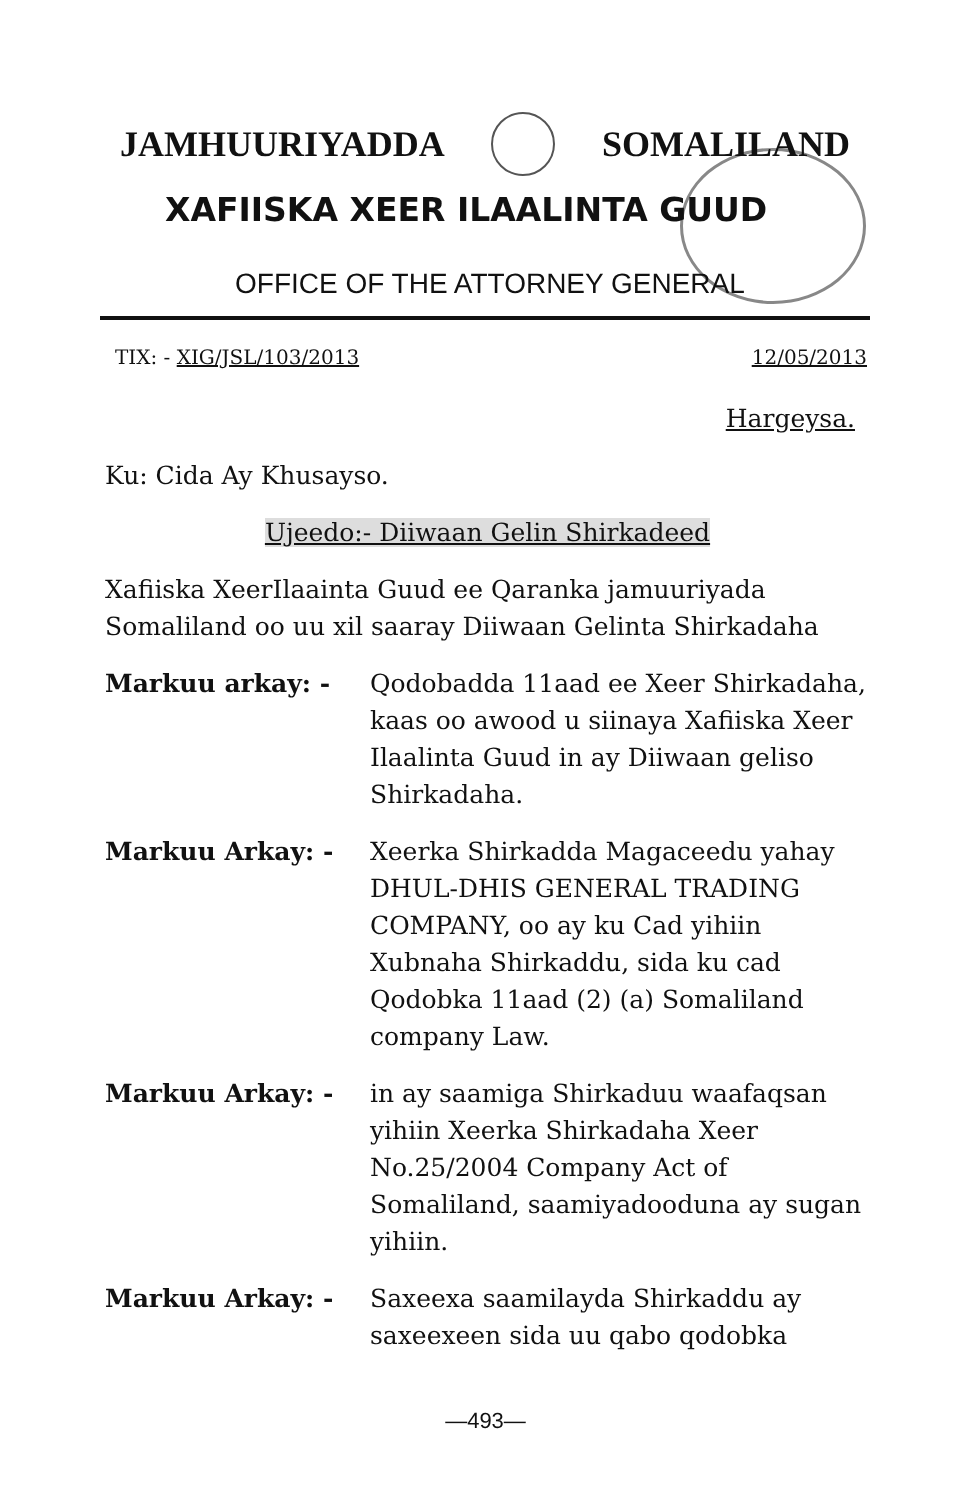JAMHUURIYADDA SOMALILAND
XAFIISKA XEER ILAALINTA GUUD
OFFICE OF THE ATTORNEY GENERAL
TIX: - XIG/JSL/103/2013 12/05/2013
Hargeysa.
Ku: Cida Ay Khusayso.
Ujeedo:- Diiwaan Gelin Shirkadeed
Xafiiska XeerIlaainta Guud ee Qaranka jamuuriyada Somaliland oo uu xil saaray Diiwaan Gelinta Shirkadaha
Markuu arkay: - Qodobadda 11aad ee Xeer Shirkadaha, kaas oo awood u siinaya Xafiiska Xeer Ilaalinta Guud in ay Diiwaan geliso Shirkadaha.
Markuu Arkay: - Xeerka Shirkadda Magaceedu yahay DHUL-DHIS GENERAL TRADING COMPANY, oo ay ku Cad yihiin Xubnaha Shirkaddu, sida ku cad Qodobka 11aad (2) (a) Somaliland company Law.
Markuu Arkay: - in ay saamiga Shirkaduu waafaqsan yihiin Xeerka Shirkadaha Xeer No.25/2004 Company Act of Somaliland, saamiyadooduna ay sugan yihiin.
Markuu Arkay: - Saxeexa saamilayda Shirkaddu ay saxeexeen sida uu qabo qodobka
—493—